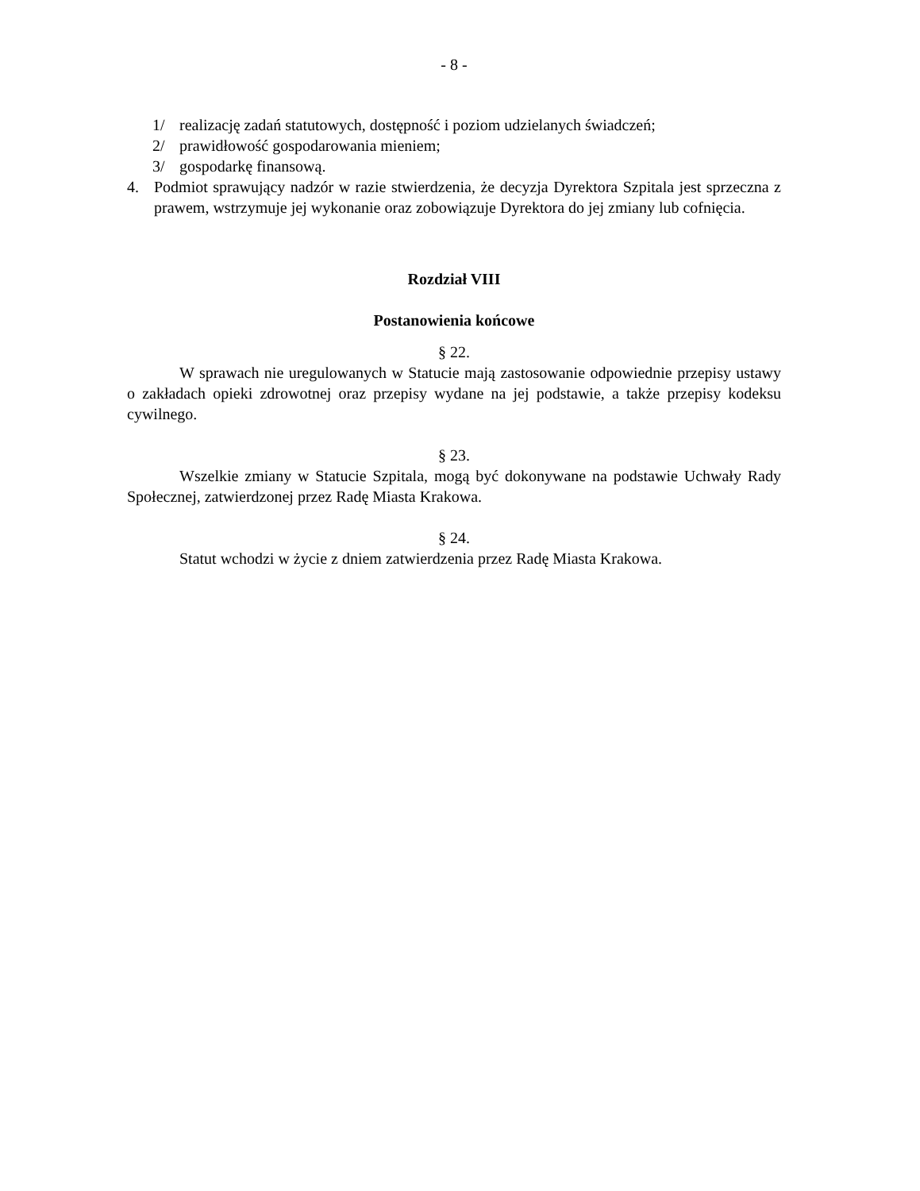- 8 -
1/ realizację zadań statutowych, dostępność i poziom udzielanych świadczeń;
2/ prawidłowość gospodarowania mieniem;
3/ gospodarkę finansową.
4. Podmiot sprawujący nadzór w razie stwierdzenia, że decyzja Dyrektora Szpitala jest sprzeczna z prawem, wstrzymuje jej wykonanie oraz zobowiązuje Dyrektora do jej zmiany lub cofnięcia.
Rozdział VIII
Postanowienia końcowe
§ 22.
W sprawach nie uregulowanych w Statucie mają zastosowanie odpowiednie przepisy ustawy o zakładach opieki zdrowotnej oraz przepisy wydane na jej podstawie, a także przepisy kodeksu cywilnego.
§ 23.
Wszelkie zmiany w Statucie Szpitala, mogą być dokonywane na podstawie Uchwały Rady Społecznej, zatwierdzonej przez Radę Miasta Krakowa.
§ 24.
Statut wchodzi w życie z dniem zatwierdzenia przez Radę Miasta Krakowa.